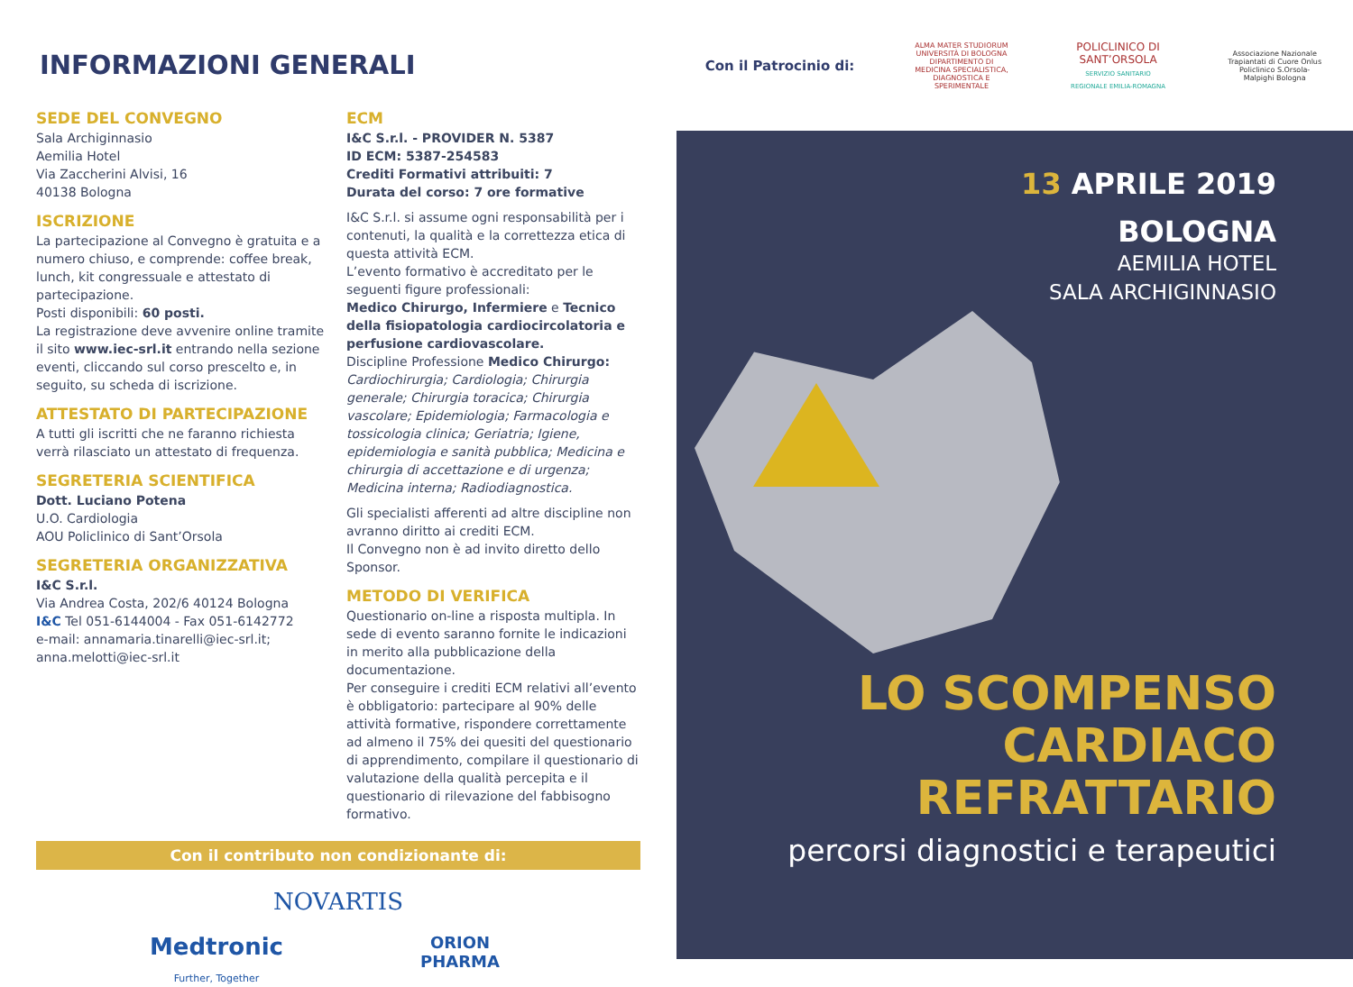INFORMAZIONI GENERALI
SEDE DEL CONVEGNO
Sala Archiginnasio
Aemilia Hotel
Via Zaccherini Alvisi, 16
40138 Bologna
ISCRIZIONE
La partecipazione al Convegno è gratuita e a numero chiuso, e comprende: coffee break, lunch, kit congressuale e attestato di partecipazione.
Posti disponibili: 60 posti.
La registrazione deve avvenire online tramite il sito www.iec-srl.it entrando nella sezione eventi, cliccando sul corso prescelto e, in seguito, su scheda di iscrizione.
ATTESTATO DI PARTECIPAZIONE
A tutti gli iscritti che ne faranno richiesta verrà rilasciato un attestato di frequenza.
SEGRETERIA SCIENTIFICA
Dott. Luciano Potena
U.O. Cardiologia
AOU Policlinico di Sant’Orsola
SEGRETERIA ORGANIZZATIVA
I&C S.r.l.
Via Andrea Costa, 202/6 40124 Bologna
I&C Tel 051-6144004 - Fax 051-6142772
e-mail: annamaria.tinarelli@iec-srl.it;
anna.melotti@iec-srl.it
ECM
I&C S.r.l. - PROVIDER N. 5387
ID ECM: 5387-254583
Crediti Formativi attribuiti: 7
Durata del corso: 7 ore formative
I&C S.r.l. si assume ogni responsabilità per i contenuti, la qualità e la correttezza etica di questa attività ECM.
L’evento formativo è accreditato per le seguenti figure professionali:
Medico Chirurgo, Infermiere e Tecnico della fisiopatologia cardiocircolatoria e perfusione cardiovascolare.
Discipline Professione Medico Chirurgo: Cardiochirurgia; Cardiologia; Chirurgia generale; Chirurgia toracica; Chirurgia vascolare; Epidemiologia; Farmacologia e tossicologia clinica; Geriatria; Igiene, epidemiologia e sanità pubblica; Medicina e chirurgia di accettazione e di urgenza; Medicina interna; Radiodiagnostica.
Gli specialisti afferenti ad altre discipline non avranno diritto ai crediti ECM.
Il Convegno non è ad invito diretto dello Sponsor.
METODO DI VERIFICA
Questionario on-line a risposta multipla. In sede di evento saranno fornite le indicazioni in merito alla pubblicazione della documentazione.
Per conseguire i crediti ECM relativi all’evento è obbligatorio: partecipare al 90% delle attività formative, rispondere correttamente ad almeno il 75% dei quesiti del questionario di apprendimento, compilare il questionario di valutazione della qualità percepita e il questionario di rilevazione del fabbisogno formativo.
Con il contributo non condizionante di:
NOVARTIS
Medtronic
Further, Together
ORION
PHARMA
Con il Patrocinio di: ALMA MATER STUDIORUM UNIVERSITÀ DI BOLOGNA
DIPARTIMENTO DI MEDICINA SPECIALISTICA, DIAGNOSTICA E SPERIMENTALE POLICLINICO DI SANT’ORSOLA
SERVIZIO SANITARIO REGIONALE EMILIA-ROMAGNA Associazione Nazionale Trapiantati di Cuore Onlus
Policlinico S.Orsola-Malpighi Bologna
13 APRILE 2019
BOLOGNA
AEMILIA HOTEL
SALA ARCHIGINNASIO
LO SCOMPENSO
CARDIACO
REFRATTARIO
percorsi diagnostici e terapeutici